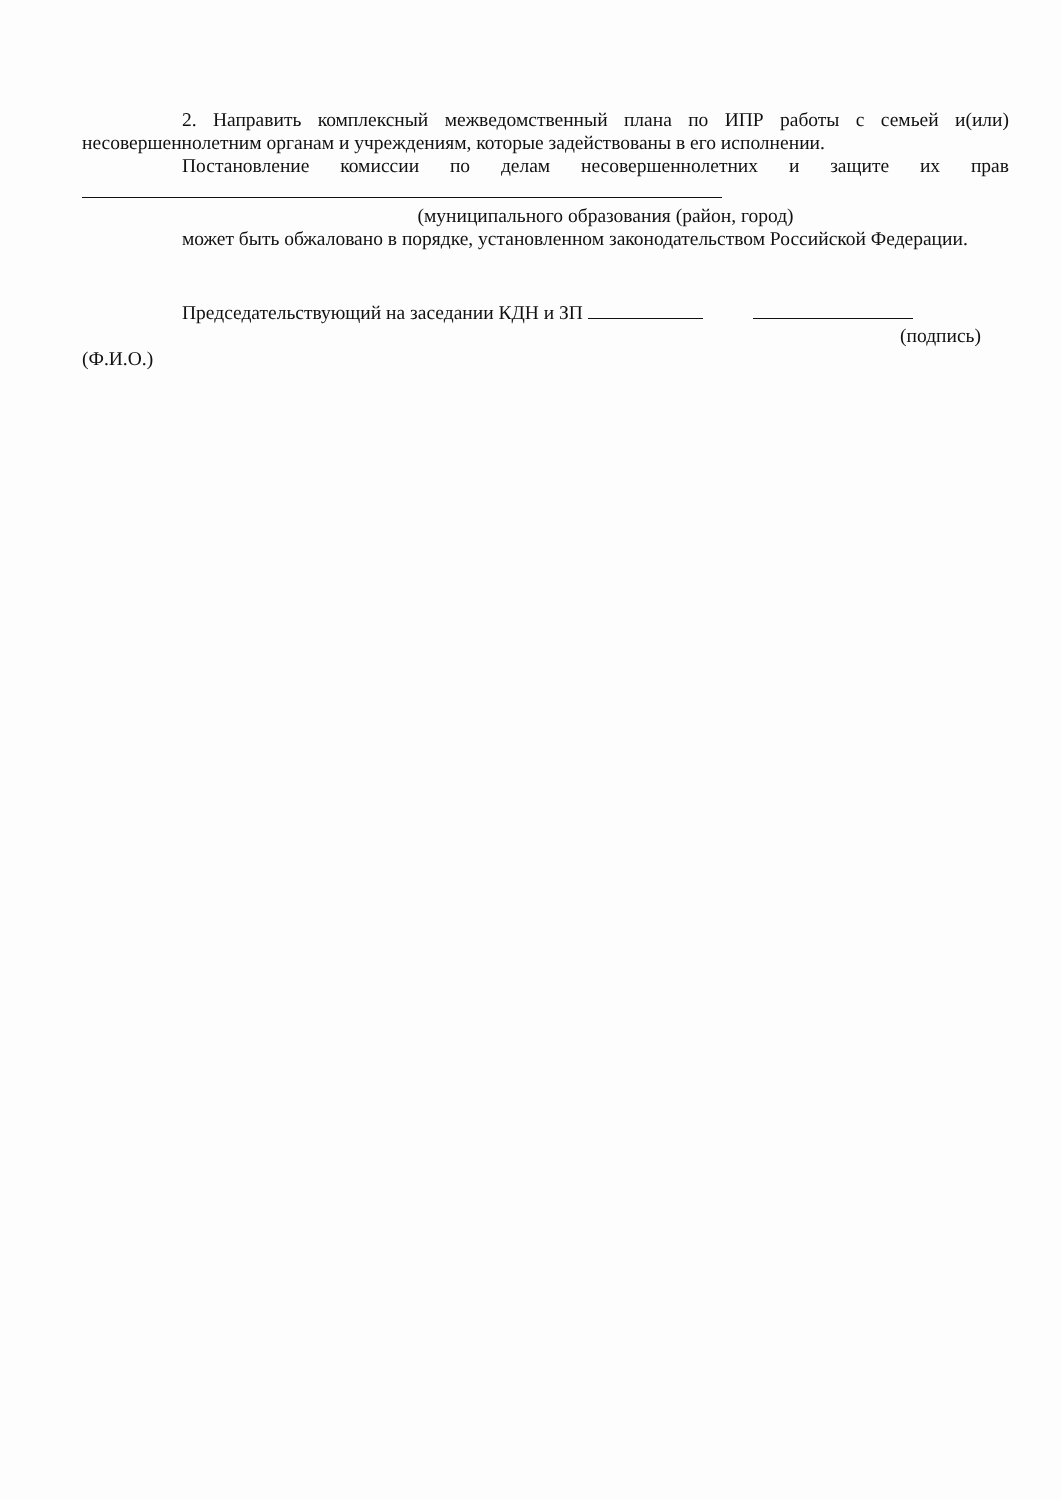2. Направить комплексный межведомственный плана по ИПР работы с семьей и(или) несовершеннолетним органам и учреждениям, которые задействованы в его исполнении.
Постановление комиссии по делам несовершеннолетних и защите их прав
(муниципального образования (район, город)
может быть обжаловано в порядке, установленном законодательством Российской Федерации.
Председательствующий на заседании КДН и ЗП
(подпись)
(Ф.И.О.)